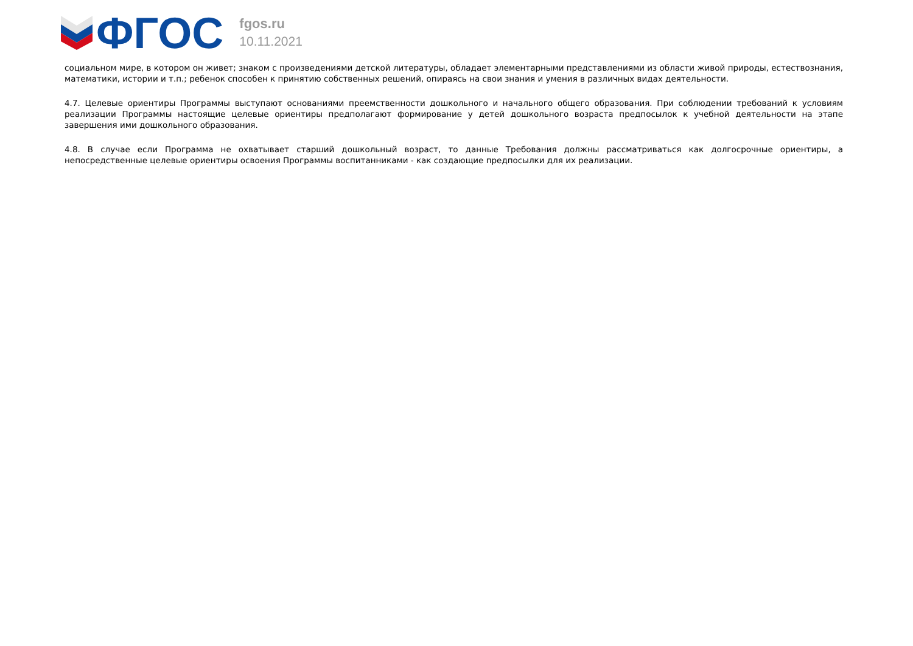ФГОС
fgos.ru
10.11.2021
социальном мире, в котором он живет; знаком с произведениями детской литературы, обладает элементарными представлениями из области живой природы, естествознания, математики, истории и т.п.; ребенок способен к принятию собственных решений, опираясь на свои знания и умения в различных видах деятельности.
4.7. Целевые ориентиры Программы выступают основаниями преемственности дошкольного и начального общего образования. При соблюдении требований к условиям реализации Программы настоящие целевые ориентиры предполагают формирование у детей дошкольного возраста предпосылок к учебной деятельности на этапе завершения ими дошкольного образования.
4.8. В случае если Программа не охватывает старший дошкольный возраст, то данные Требования должны рассматриваться как долгосрочные ориентиры, а непосредственные целевые ориентиры освоения Программы воспитанниками - как создающие предпосылки для их реализации.